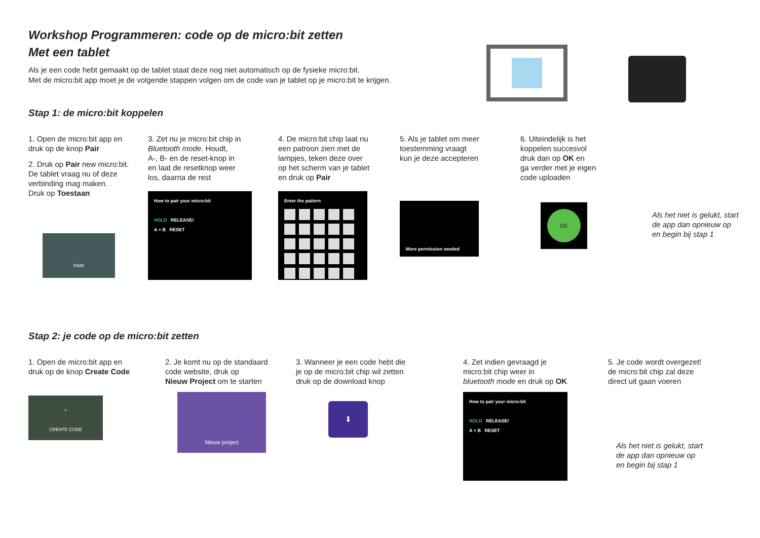Workshop Programmeren: code op de micro:bit zetten
Met een tablet
Als je een code hebt gemaakt op de tablet staat deze nog niet automatisch op de fysieke micro:bit.
Met de micro:bit app moet je de volgende stappen volgen om de code van je tablet op je micro:bit te krijgen.
Stap 1: de micro:bit koppelen
1. Open de micro:bit app en
druk op de knop Pair
2. Druk op Pair new micro:bit.
De tablet vraag nu of deze
verbinding mag maken.
Druk op Toestaan
PAIR
3. Zet nu je micro:bit chip in
Bluetooth mode. Houdt,
A-, B- en de reset-knop in
en laat de resetknop weer
los, daarna de rest
How to pair your micro:bit
HOLD RELEASE!
A + B RESET
4. De micro:bit chip laat nu
een patroon zien met de
lampjes, teken deze over
op het scherm van je tablet
en druk op Pair
Enter the pattern
5. Als je tablet om meer
toestemming vraagt
kun je deze accepteren
More permission needed
6. Uiteindelijk is het
koppelen succesvol
druk dan op OK en
ga verder met je eigen
code uploaden
OK
Als het niet is gelukt, start
de app dan opnieuw op
en begin bij stap 1
Stap 2: je code op de micro:bit zetten
1. Open de micro:bit app en
druk op de knop Create Code
+
CREATE CODE
2. Je komt nu op de standaard
code website, druk op
Nieuw Project om te starten
Nieuw project
3. Wanneer je een code hebt die
je op de micro:bit chip wil zetten
druk op de download knop
⬇
4. Zet indien gevraagd je
micro:bit chip weer in
bluetooth mode en druk op OK
How to pair your micro:bit
HOLD RELEASE!
A + B RESET
5. Je code wordt overgezet!
de micro:bit chip zal deze
direct uit gaan voeren
Als het niet is gelukt, start
de app dan opnieuw op
en begin bij stap 1